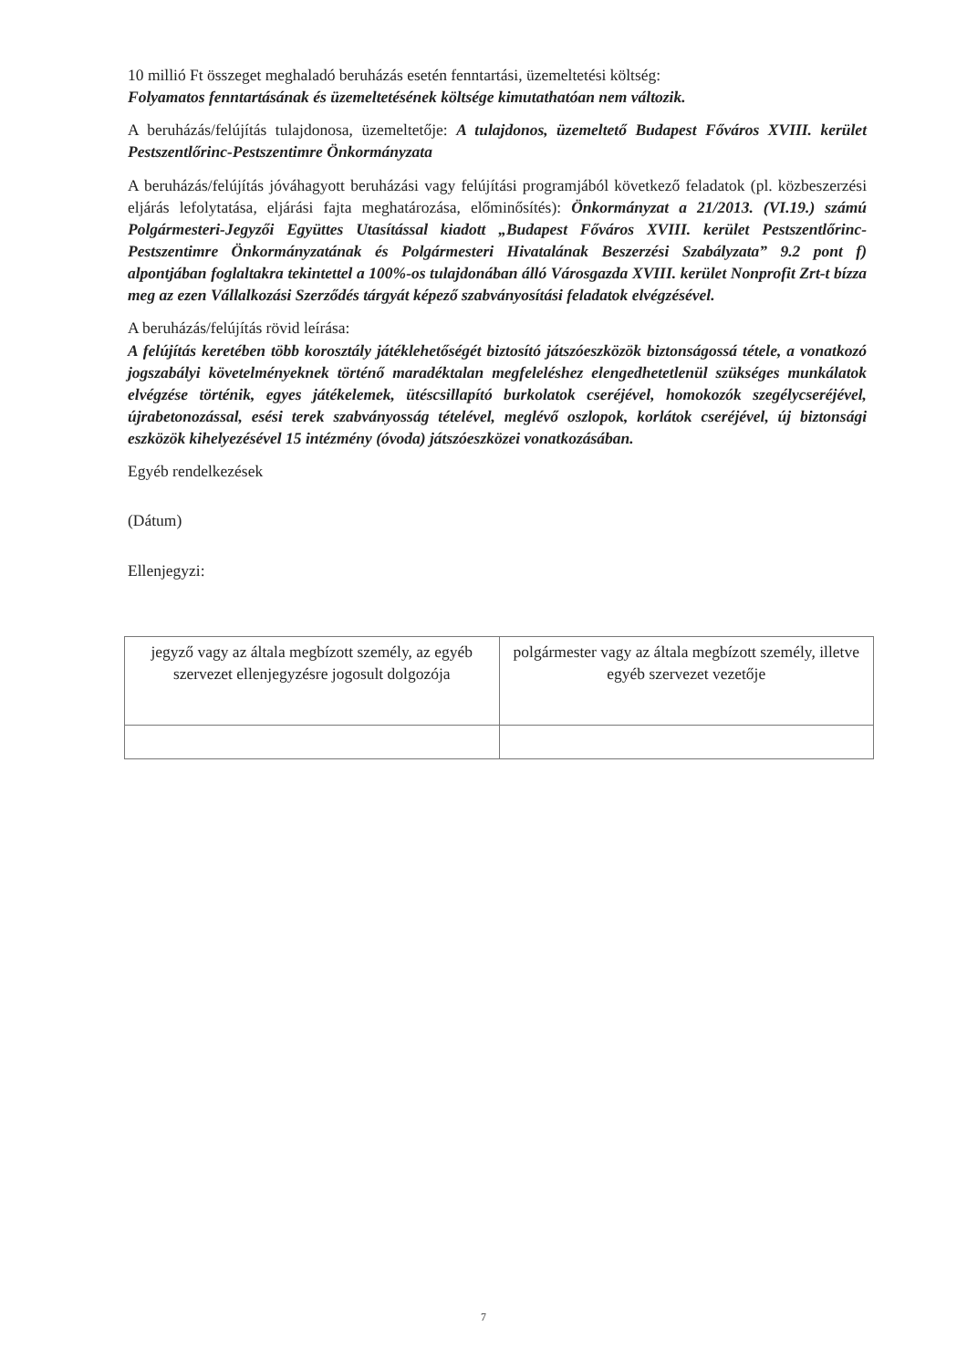10 millió Ft összeget meghaladó beruházás esetén fenntartási, üzemeltetési költség:
Folyamatos fenntartásának és üzemeltetésének költsége kimutathatóan nem változik.
A beruházás/felújítás tulajdonosa, üzemeltetője: A tulajdonos, üzemeltető Budapest Főváros XVIII. kerület Pestszentlőrinc-Pestszentimre Önkormányzata
A beruházás/felújítás jóváhagyott beruházási vagy felújítási programjából következő feladatok (pl. közbeszerzési eljárás lefolytatása, eljárási fajta meghatározása, előminősítés): Önkormányzat a 21/2013. (VI.19.) számú Polgármesteri-Jegyzői Együttes Utasítással kiadott „Budapest Főváros XVIII. kerület Pestszentlőrinc-Pestszentimre Önkormányzatának és Polgármesteri Hivatalának Beszerzési Szabályzata” 9.2 pont f) alpontjában foglaltakra tekintettel a 100%-os tulajdonában álló Városgazda XVIII. kerület Nonprofit Zrt-t bízza meg az ezen Vállalkozási Szerződés tárgyát képező szabványosítási feladatok elvégzésével.
A beruházás/felújítás rövid leírása:
A felújítás keretében több korosztály játéklehetőségét biztosító játszóeszközök biztonságossá tétele, a vonatkozó jogszabályi követelményeknek történő maradéktalan megfeleléshez elengedhetetlenül szükséges munkálatok elvégzése történik, egyes játékelemek, ütéscsillapító burkolatok cseréjével, homokozók szegélycseréjével, újrabetonozással, esési terek szabványosság tételével, meglévő oszlopok, korlátok cseréjével, új biztonsági eszközök kihelyezésével 15 intézmény (óvoda) játszóeszközei vonatkozásában.
Egyéb rendelkezések
(Dátum)
Ellenjegyzi:
| jegyző vagy az általa megbízott személy, az egyéb szervezet ellenjegyzésre jogosult dolgozója | polgármester vagy az általa megbízott személy, illetve egyéb szervezet vezetője |
7